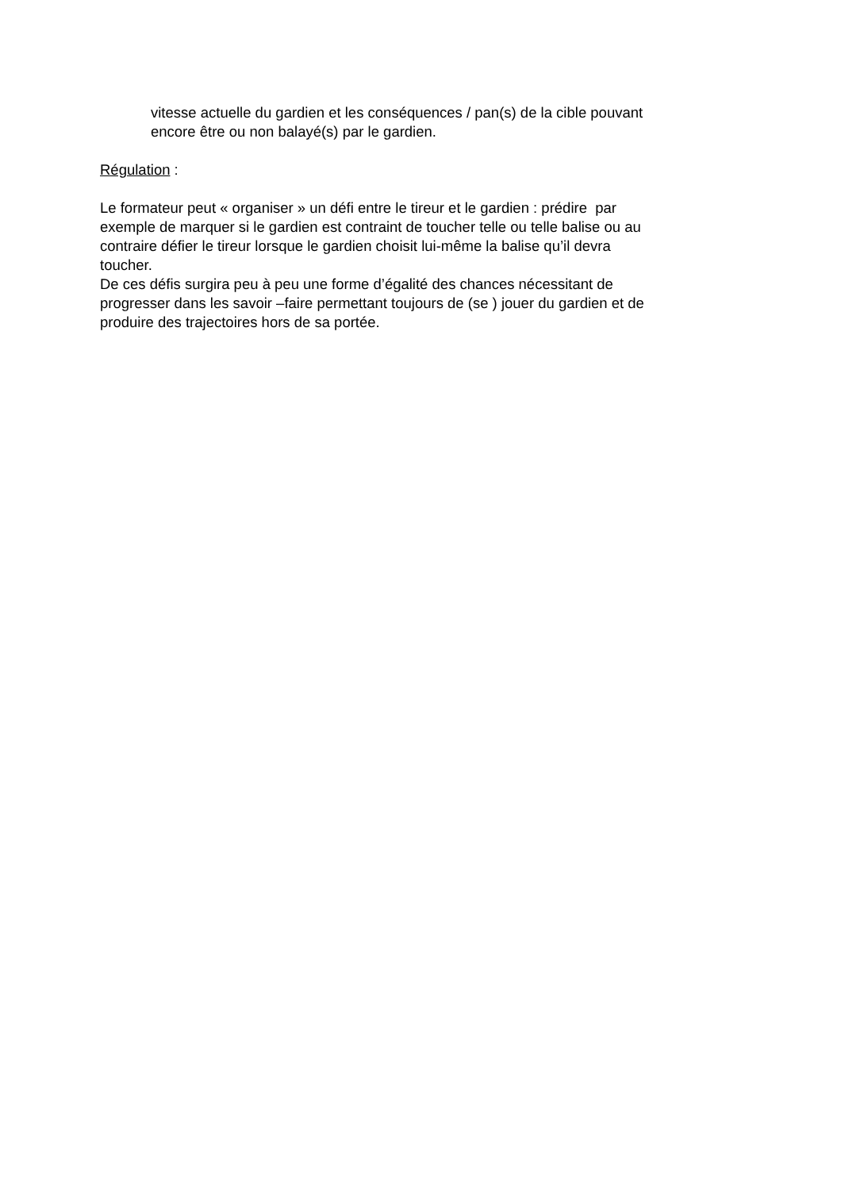vitesse actuelle du gardien et les conséquences / pan(s) de la cible pouvant
encore être ou non balayé(s) par le gardien.
Régulation :
Le formateur peut « organiser » un défi entre le tireur et le gardien : prédire par
exemple de marquer si le gardien est contraint de toucher telle ou telle balise ou au
contraire défier le tireur lorsque le gardien choisit lui-même la balise qu’il devra
toucher.
De ces défis surgira peu à peu une forme d’égalité des chances nécessitant de
progresser dans les savoir –faire permettant toujours de (se ) jouer du gardien et de
produire des trajectoires hors de sa portée.